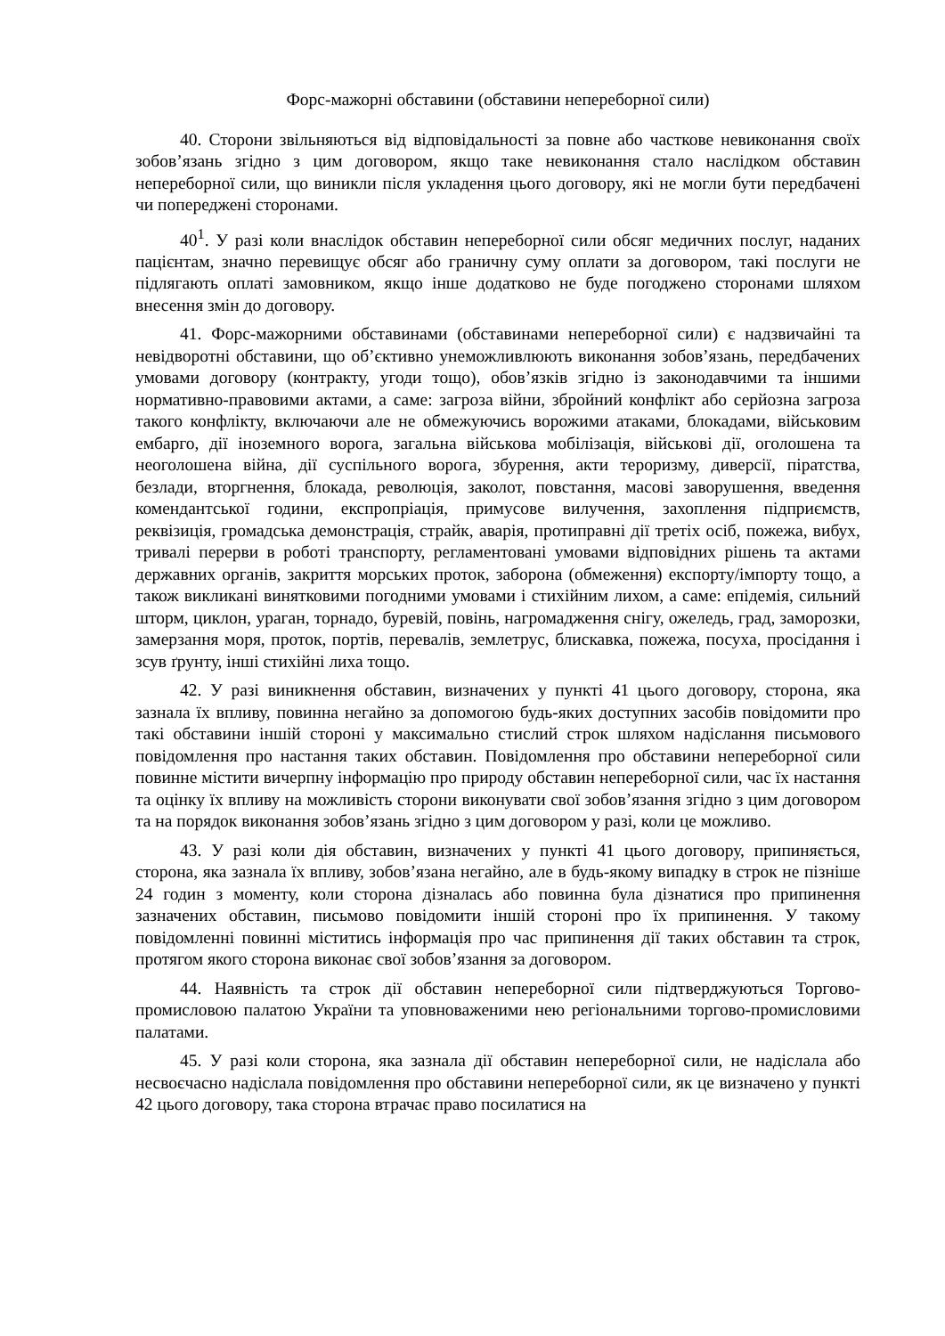Форс-мажорні обставини (обставини непереборної сили)
40. Сторони звільняються від відповідальності за повне або часткове невиконання своїх зобов’язань згідно з цим договором, якщо таке невиконання стало наслідком обставин непереборної сили, що виникли після укладення цього договору, які не могли бути передбачені чи попереджені сторонами.
40<sup>1</sup>. У разі коли внаслідок обставин непереборної сили обсяг медичних послуг, наданих пацієнтам, значно перевищує обсяг або граничну суму оплати за договором, такі послуги не підлягають оплаті замовником, якщо інше додатково не буде погоджено сторонами шляхом внесення змін до договору.
41. Форс-мажорними обставинами (обставинами непереборної сили) є надзвичайні та невідворотні обставини, що об’єктивно унеможливлюють виконання зобов’язань, передбачених умовами договору (контракту, угоди тощо), обов’язків згідно із законодавчими та іншими нормативно-правовими актами, а саме: загроза війни, збройний конфлікт або серйозна загроза такого конфлікту, включаючи але не обмежуючись ворожими атаками, блокадами, військовим ембарго, дії іноземного ворога, загальна військова мобілізація, військові дії, оголошена та неоголошена війна, дії суспільного ворога, збурення, акти тероризму, диверсії, піратства, безлади, вторгнення, блокада, революція, заколот, повстання, масові заворушення, введення комендантської години, експропріація, примусове вилучення, захоплення підприємств, реквізиція, громадська демонстрація, страйк, аварія, протиправні дії третіх осіб, пожежа, вибух, тривалі перерви в роботі транспорту, регламентовані умовами відповідних рішень та актами державних органів, закриття морських проток, заборона (обмеження) експорту/імпорту тощо, а також викликані винятковими погодними умовами і стихійним лихом, а саме: епідемія, сильний шторм, циклон, ураган, торнадо, буревій, повінь, нагромадження снігу, ожеледь, град, заморозки, замерзання моря, проток, портів, перевалів, землетрус, блискавка, пожежа, посуха, просідання і зсув ґрунту, інші стихійні лиха тощо.
42. У разі виникнення обставин, визначених у пункті 41 цього договору, сторона, яка зазнала їх впливу, повинна негайно за допомогою будь-яких доступних засобів повідомити про такі обставини іншій стороні у максимально стислий строк шляхом надіслання письмового повідомлення про настання таких обставин. Повідомлення про обставини непереборної сили повинне містити вичерпну інформацію про природу обставин непереборної сили, час їх настання та оцінку їх впливу на можливість сторони виконувати свої зобов’язання згідно з цим договором та на порядок виконання зобов’язань згідно з цим договором у разі, коли це можливо.
43. У разі коли дія обставин, визначених у пункті 41 цього договору, припиняється, сторона, яка зазнала їх впливу, зобов’язана негайно, але в будь-якому випадку в строк не пізніше 24 годин з моменту, коли сторона дізналась або повинна була дізнатися про припинення зазначених обставин, письмово повідомити іншій стороні про їх припинення. У такому повідомленні повинні міститись інформація про час припинення дії таких обставин та строк, протягом якого сторона виконає свої зобов’язання за договором.
44. Наявність та строк дії обставин непереборної сили підтверджуються Торгово-промисловою палатою України та уповноваженими нею регіональними торгово-промисловими палатами.
45. У разі коли сторона, яка зазнала дії обставин непереборної сили, не надіслала або несвоєчасно надіслала повідомлення про обставини непереборної сили, як це визначено у пункті 42 цього договору, така сторона втрачає право посилатися на